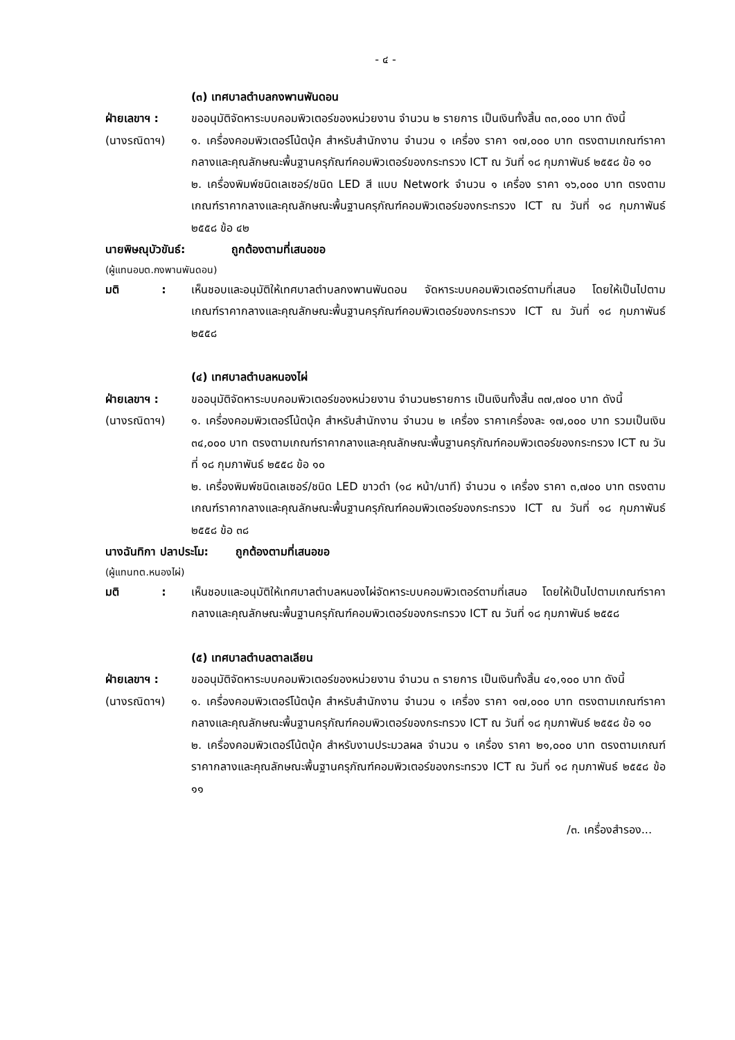- ๔ -
(๓) เทศบาลตำบลกงพานพันดอน
ฝ่ายเลขาฯ :
(นางรณิดาฯ)
ขออนุมัติจัดหาระบบคอมพิวเตอร์ของหน่วยงาน จำนวน ๒ รายการ เป็นเงินทั้งสิ้น ๓๓,๐๐๐ บาท ดังนี้
๑. เครื่องคอมพิวเตอร์โน้ตบุ้ค สำหรับสำนักงาน จำนวน ๑ เครื่อง ราคา ๑๗,๐๐๐ บาท ตรงตามเกณฑ์ราคากลางและคุณลักษณะพื้นฐานครุภัณฑ์คอมพิวเตอร์ของกระทรวง ICT ณ วันที่ ๑๘ กุมภาพันธ์ ๒๕๕๘ ข้อ ๑๐
๒. เครื่องพิมพ์ชนิดเลเซอร์/ชนิด LED สี แบบ Network จำนวน ๑ เครื่อง ราคา ๑๖,๐๐๐ บาท ตรงตามเกณฑ์ราคากลางและคุณลักษณะพื้นฐานครุภัณฑ์คอมพิวเตอร์ของกระทรวง ICT ณ วันที่ ๑๘ กุมภาพันธ์ ๒๕๕๘ ข้อ ๔๒
นายพิษณุบัวขันธ์: ถูกต้องตามที่เสนอขอ
(ผู้แทนอบต.กงพานพันดอน)
มติ :
เห็นชอบและอนุมัติให้เทศบาลตำบลกงพานพันดอน จัดหาระบบคอมพิวเตอร์ตามที่เสนอ โดยให้เป็นไปตามเกณฑ์ราคากลางและคุณลักษณะพื้นฐานครุภัณฑ์คอมพิวเตอร์ของกระทรวง ICT ณ วันที่ ๑๘ กุมภาพันธ์ ๒๕๕๘
(๔) เทศบาลตำบลหนองไผ่
ฝ่ายเลขาฯ :
(นางรณิดาฯ)
ขออนุมัติจัดหาระบบคอมพิวเตอร์ของหน่วยงาน จำนวน๒รายการ เป็นเงินทั้งสิ้น ๓๗,๗๐๐ บาท ดังนี้
๑. เครื่องคอมพิวเตอร์โน้ตบุ้ค สำหรับสำนักงาน จำนวน ๒ เครื่อง ราคาเครื่องละ ๑๗,๐๐๐ บาท รวมเป็นเงิน ๓๔,๐๐๐ บาท ตรงตามเกณฑ์ราคากลางและคุณลักษณะพื้นฐานครุภัณฑ์คอมพิวเตอร์ของกระทรวง ICT ณ วันที่ ๑๘ กุมภาพันธ์ ๒๕๕๘ ข้อ ๑๐
๒. เครื่องพิมพ์ชนิดเลเซอร์/ชนิด LED ขาวดำ (๑๘ หน้า/นาที) จำนวน ๑ เครื่อง ราคา ๓,๗๐๐ บาท ตรงตามเกณฑ์ราคากลางและคุณลักษณะพื้นฐานครุภัณฑ์คอมพิวเตอร์ของกระทรวง ICT ณ วันที่ ๑๘ กุมภาพันธ์ ๒๕๕๘ ข้อ ๓๘
นางฉันทิกา ปลาประโม: ถูกต้องตามที่เสนอขอ
(ผู้แทนทต.หนองไผ่)
มติ :
เห็นชอบและอนุมัติให้เทศบาลตำบลหนองไผ่จัดหาระบบคอมพิวเตอร์ตามที่เสนอ โดยให้เป็นไปตามเกณฑ์ราคากลางและคุณลักษณะพื้นฐานครุภัณฑ์คอมพิวเตอร์ของกระทรวง ICT ณ วันที่ ๑๘ กุมภาพันธ์ ๒๕๕๘
(๕) เทศบาลตำบลตาลเลียน
ฝ่ายเลขาฯ :
(นางรณิดาฯ)
ขออนุมัติจัดหาระบบคอมพิวเตอร์ของหน่วยงาน จำนวน ๓ รายการ เป็นเงินทั้งสิ้น ๔๑,๑๐๐ บาท ดังนี้
๑. เครื่องคอมพิวเตอร์โน้ตบุ้ค สำหรับสำนักงาน จำนวน ๑ เครื่อง ราคา ๑๗,๐๐๐ บาท ตรงตามเกณฑ์ราคากลางและคุณลักษณะพื้นฐานครุภัณฑ์คอมพิวเตอร์ของกระทรวง ICT ณ วันที่ ๑๘ กุมภาพันธ์ ๒๕๕๘ ข้อ ๑๐
๒. เครื่องคอมพิวเตอร์โน้ตบุ้ค สำหรับงานประมวลผล จำนวน ๑ เครื่อง ราคา ๒๑,๐๐๐ บาท ตรงตามเกณฑ์ราคากลางและคุณลักษณะพื้นฐานครุภัณฑ์คอมพิวเตอร์ของกระทรวง ICT ณ วันที่ ๑๘ กุมภาพันธ์ ๒๕๕๘ ข้อ ๑๑
/๓. เครื่องสำรอง...